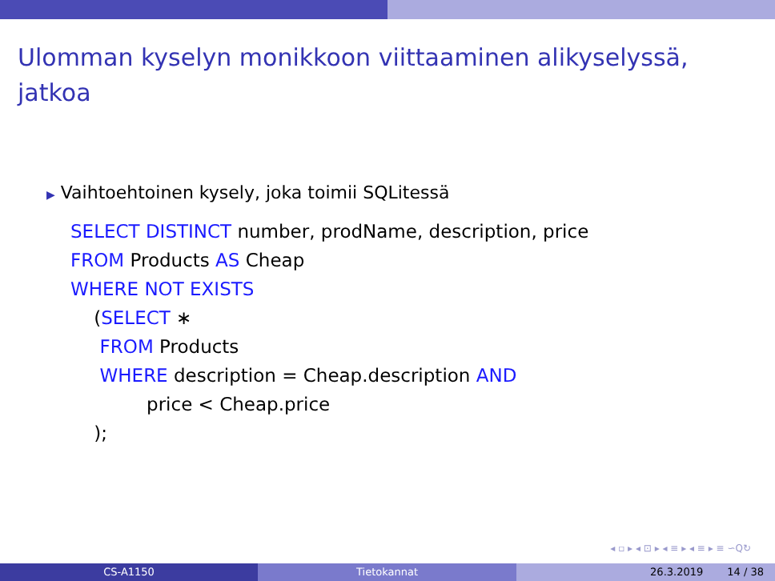Ulomman kyselyn monikkoon viittaaminen alikyselyssä,
jatkoa
▶ Vaihtoehtoinen kysely, joka toimii SQLitessä
SELECT DISTINCT number, prodName, description, price
FROM Products AS Cheap
WHERE NOT EXISTS
    (SELECT ∗
     FROM Products
     WHERE description = Cheap.description AND
             price < Cheap.price
    );
◂ ▫ ▸ ◂ ⊡ ▸ ◂ ≡ ▸ ◂ ≡ ▸ ≡ ∽Q↻
CS-A1150 Tietokannat 26.3.2019 14 / 38